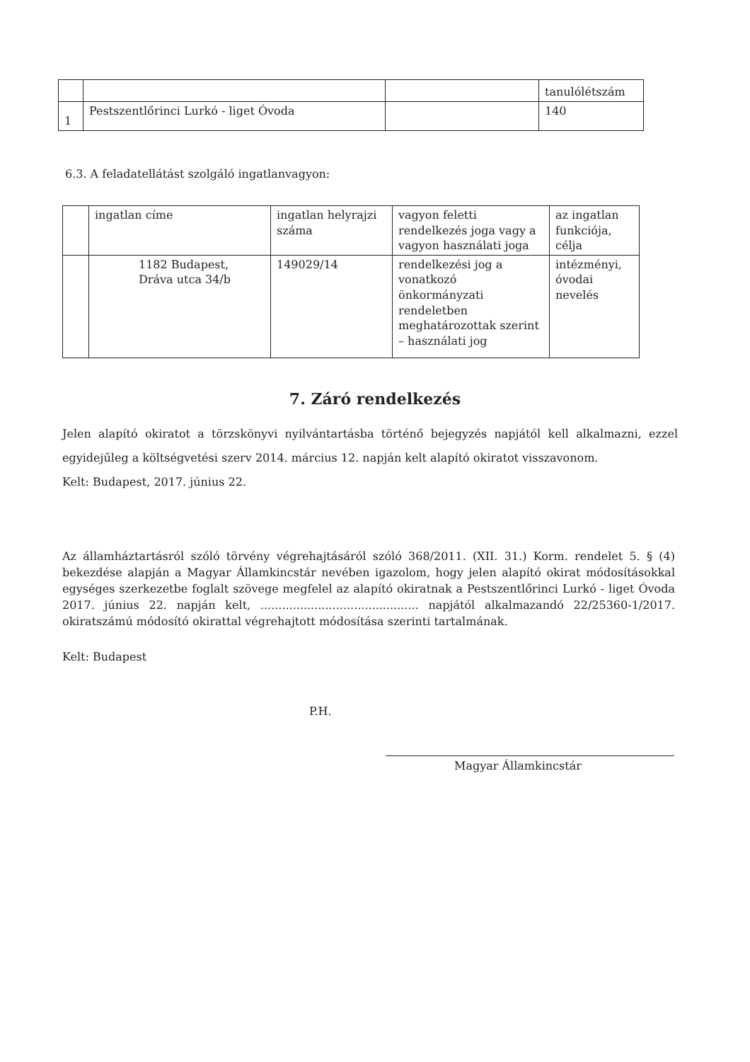| | | | tanulólétszám |
| 1 | Pestszentlőrinci Lurkó - liget Óvoda | | 140 |
6.3. A feladatellátást szolgáló ingatlanvagyon:
| | ingatlan címe | ingatlan helyrajzi száma | vagyon feletti rendelkezés joga vagy a vagyon használati joga | az ingatlan funkciója, célja |
| | 1182 Budapest, Dráva utca 34/b | 149029/14 | rendelkezési jog a vonatkozó önkormányzati rendeletben meghatározottak szerint – használati jog | intézményi, óvodai nevelés |
7. Záró rendelkezés
Jelen alapító okiratot a törzskönyvi nyilvántartásba történő bejegyzés napjától kell alkalmazni, ezzel egyidejűleg a költségvetési szerv 2014. március 12. napján kelt alapító okiratot visszavonom.
Kelt: Budapest, 2017. június 22.
Az államháztartásról szóló törvény végrehajtásáról szóló 368/2011. (XII. 31.) Korm. rendelet 5. § (4) bekezdése alapján a Magyar Államkincstár nevében igazolom, hogy jelen alapító okirat módosításokkal egységes szerkezetbe foglalt szövege megfelel az alapító okiratnak a Pestszentlőrinci Lurkó - liget Óvoda 2017. június 22. napján kelt, ............................................ napjától alkalmazandó 22/25360-1/2017. okiratszámú módosító okirattal végrehajtott módosítása szerinti tartalmának.
Kelt: Budapest
P.H.
Magyar Államkincstár